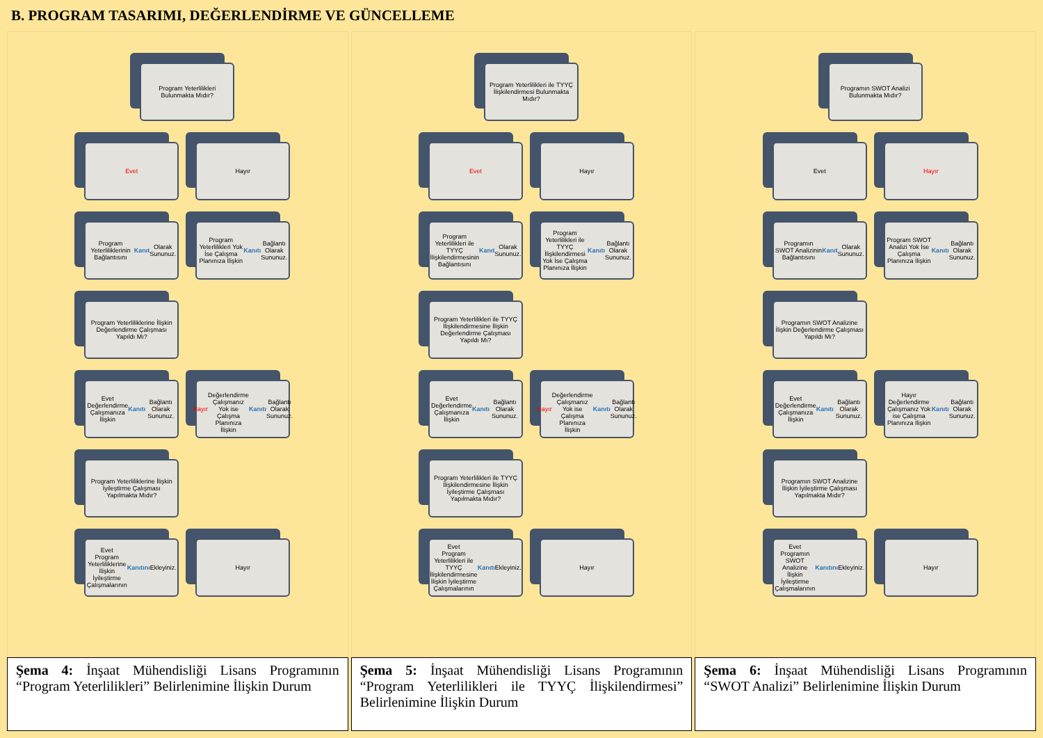B. PROGRAM TASARIMI, DEĞERLENDİRME VE GÜNCELLEME
Program Yeterlilikleri Bulunmakta Mıdır?
Evet
Hayır
Program Yeterliliklerinin Bağlantısını Kanıt Olarak Sununuz.
Program Yeterlilikleri Yok İse Çalışma Planınıza İlişkin Kanıtı Bağlantı Olarak Sununuz.
Program Yeterliliklerine İlişkin Değerlendirme Çalışması Yapıldı Mı?
Evet
Değerlendirme Çalışmanıza İlişkin Kanıtı Bağlantı Olarak Sununuz.
Hayır
Değerlendirme Çalışmanız Yok ise Çalışma Planınıza İlişkin Kanıtı Bağlantı Olarak Sununuz.
Program Yeterliliklerine İlişkin İyileştirme Çalışması Yapılmakta Mıdır?
Evet
Program Yeterliliklerine İlişkin İyileştirme Çalışmalarının Kanıtını Ekleyiniz.
Hayır
Program Yeterlilikleri ile TYYÇ İlişkilendirmesi Bulunmakta Mıdır?
Evet
Hayır
Program Yeterlilikleri ile TYYÇ İlişkilendirmesinin Bağlantısını Kanıt Olarak Sununuz.
Program Yeterlilikleri ile TYYÇ İlişkilendirmesi Yok İse Çalışma Planınıza İlişkin Kanıtı Bağlantı Olarak Sununuz.
Program Yeterlilikleri ile TYYÇ İlişkilendirmesine İlişkin Değerlendirme Çalışması Yapıldı Mı?
Evet
Değerlendirme Çalışmanıza İlişkin Kanıtı Bağlantı Olarak Sununuz.
Hayır
Değerlendirme Çalışmanız Yok ise Çalışma Planınıza İlişkin Kanıtı Bağlantı Olarak Sununuz.
Program Yeterlilikleri ile TYYÇ İlişkilendirmesine İlişkin İyileştirme Çalışması Yapılmakta Mıdır?
Evet
Program Yeterlilikleri ile TYYÇ İlişkilendirmesine İlişkin İyileştirme Çalışmalarının Kanıtı Ekleyiniz.
Hayır
Programın SWOT Analizi Bulunmakta Mıdır?
Evet
Hayır
Programın SWOT Analizinin Bağlantısını Kanıt Olarak Sununuz.
Program SWOT Analizi Yok İse Çalışma Planınıza İlişkin Kanıtı Bağlantı Olarak Sununuz.
Programın SWOT Analizine İlişkin Değerlendirme Çalışması Yapıldı Mı?
Evet
Değerlendirme Çalışmanıza İlişkin Kanıtı Bağlantı Olarak Sununuz.
Hayır
Değerlendirme Çalışmanız Yok ise Çalışma Planınıza İlişkin Kanıtı Bağlantı Olarak Sununuz.
Programın SWOT Analizine İlişkin İyileştirme Çalışması Yapılmakta Mıdır?
Evet
Programın SWOT Analizine İlişkin İyileştirme Çalışmalarının Kanıtını Ekleyiniz.
Hayır
Şema 4: İnşaat Mühendisliği Lisans Programının “Program Yeterlilikleri” Belirlenimine İlişkin Durum
Şema 5: İnşaat Mühendisliği Lisans Programının “Program Yeterlilikleri ile TYYÇ İlişkilendirmesi” Belirlenimine İlişkin Durum
Şema 6: İnşaat Mühendisliği Lisans Programının “SWOT Analizi” Belirlenimine İlişkin Durum